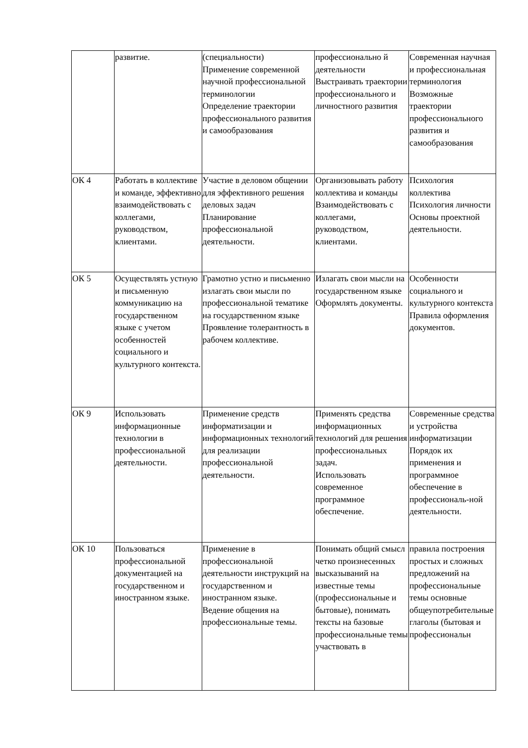| | развитие. | (специальности) Применение современной научной профессиональной терминологии Определение траектории профессионального развития и самообразования | профессионально й деятельности Выстраивать траектории профессионального и личностного развития | Современная научная и профессиональная терминология Возможные траектории профессионального развития и самообразования |
| ОК 4 | Работать в коллективе и команде, эффективно взаимодействовать с коллегами, руководством, клиентами. | Участие в деловом общении для эффективного решения деловых задач Планирование профессиональной деятельности. | Организовывать работу коллектива и команды Взаимодействовать с коллегами, руководством, клиентами. | Психология коллектива Психология личности Основы проектной деятельности. |
| ОК 5 | Осуществлять устную и письменную коммуникацию на государственном языке с учетом особенностей социального и культурного контекста. | Грамотно устно и письменно излагать свои мысли по профессиональной тематике на государственном языке Проявление толерантность в рабочем коллективе. | Излагать свои мысли на государственном языке Оформлять документы. | Особенности социального и культурного контекста Правила оформления документов. |
| ОК 9 | Использовать информационные технологии в профессиональной деятельности. | Применение средств информатизации и информационных технологий для реализации профессиональной деятельности. | Применять средства информационных технологий для решения профессиональных задач. Использовать современное программное обеспечение. | Современные средства и устройства информатизации Порядок их применения и программное обеспечение в профессиональ-ной деятельности. |
| ОК 10 | Пользоваться профессиональной документацией на государственном и иностранном языке. | Применение в профессиональной деятельности инструкций на государственном и иностранном языке. Ведение общения на профессиональные темы. | Понимать общий смысл четко произнесенных высказываний на известные темы (профессиональные и бытовые), понимать тексты на базовые профессиональные темы участвовать в | правила построения простых и сложных предложений на профессиональные темы основные общеупотребительные глаголы (бытовая и профессиональн |